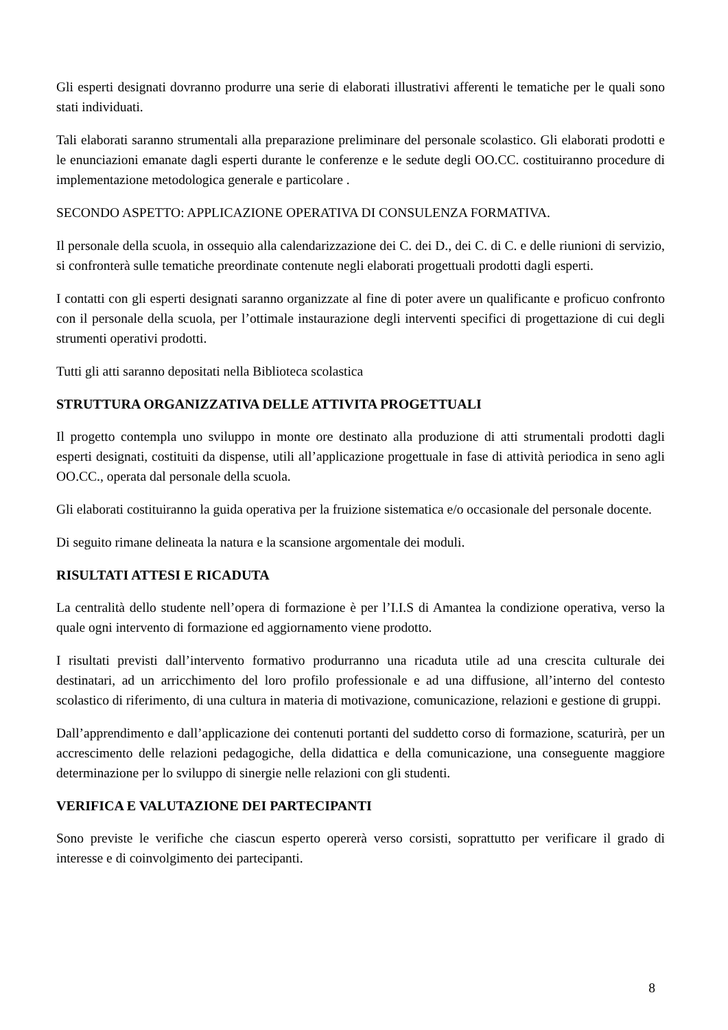Gli esperti designati dovranno produrre una serie di elaborati illustrativi afferenti le tematiche per le quali sono stati individuati.
Tali elaborati saranno strumentali alla preparazione preliminare del personale scolastico. Gli elaborati prodotti e le enunciazioni emanate dagli esperti durante le conferenze e le sedute degli OO.CC. costituiranno procedure di implementazione metodologica generale e particolare .
SECONDO ASPETTO: APPLICAZIONE OPERATIVA DI CONSULENZA FORMATIVA.
Il personale della scuola, in ossequio alla calendarizzazione dei C. dei D., dei C. di C. e delle riunioni di servizio, si confronterà sulle tematiche preordinate contenute negli elaborati progettuali prodotti dagli esperti.
I contatti con gli esperti designati saranno organizzate al fine di poter avere un qualificante e proficuo confronto con il personale della scuola, per l’ottimale instaurazione degli interventi specifici di progettazione di cui degli strumenti operativi prodotti.
Tutti gli atti saranno depositati nella Biblioteca scolastica
STRUTTURA ORGANIZZATIVA DELLE ATTIVITA PROGETTUALI
Il progetto contempla uno sviluppo in monte ore destinato alla produzione di atti strumentali prodotti dagli esperti designati, costituiti da dispense, utili all’applicazione progettuale in fase di attività periodica in seno agli OO.CC., operata dal personale della scuola.
Gli elaborati costituiranno la guida operativa per la fruizione sistematica e/o occasionale del personale docente.
Di seguito rimane delineata la natura e la scansione argomentale dei moduli.
RISULTATI ATTESI E RICADUTA
La centralità dello studente nell’opera di formazione è per l’I.I.S di Amantea la condizione operativa, verso la quale ogni intervento di formazione ed aggiornamento viene prodotto.
I risultati previsti dall’intervento formativo produrranno una ricaduta utile ad una crescita culturale dei destinatari, ad un arricchimento del loro profilo professionale e ad una diffusione, all’interno del contesto scolastico di riferimento, di una cultura in materia di motivazione, comunicazione, relazioni e gestione di gruppi.
Dall’apprendimento e dall’applicazione dei contenuti portanti del suddetto corso di formazione, scaturirà, per un accrescimento delle relazioni pedagogiche, della didattica e della comunicazione, una conseguente maggiore determinazione per lo sviluppo di sinergie nelle relazioni con gli studenti.
VERIFICA E VALUTAZIONE DEI PARTECIPANTI
Sono previste le verifiche che ciascun esperto opererà verso corsisti, soprattutto per verificare il grado di interesse e di coinvolgimento dei partecipanti.
8